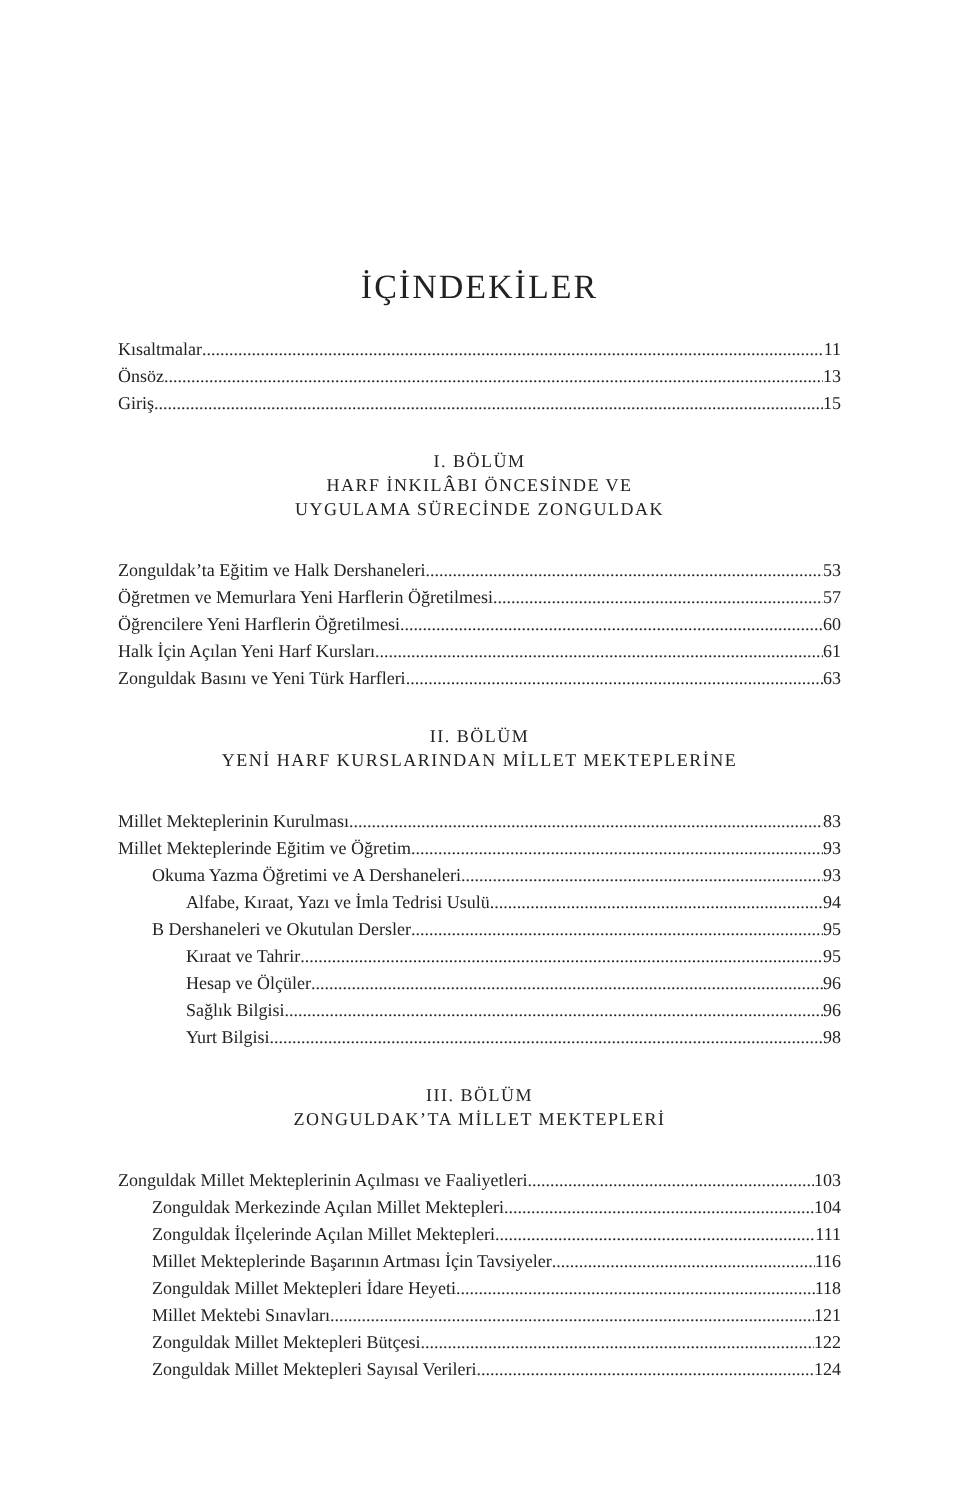İÇİNDEKİLER
Kısaltmalar 11
Önsöz 13
Giriş 15
I. BÖLÜM
HARF İNKILÂBI ÖNCESİNDE VE
UYGULAMA SÜRECİNDE ZONGULDAK
Zonguldak’ta Eğitim ve Halk Dershaneleri 53
Öğretmen ve Memurlara Yeni Harflerin Öğretilmesi 57
Öğrencilere Yeni Harflerin Öğretilmesi 60
Halk İçin Açılan Yeni Harf Kursları 61
Zonguldak Basını ve Yeni Türk Harfleri 63
II. BÖLÜM
YENİ HARF KURSLARINDAN MİLLET MEKTEPLERİNE
Millet Mekteplerinin Kurulması 83
Millet Mekteplerinde Eğitim ve Öğretim 93
Okuma Yazma Öğretimi ve A Dershaneleri 93
Alfabe, Kıraat, Yazı ve İmla Tedrisi Usulü 94
B Dershaneleri ve Okutulan Dersler 95
Kıraat ve Tahrir 95
Hesap ve Ölçüler 96
Sağlık Bilgisi 96
Yurt Bilgisi 98
III. BÖLÜM
ZONGULDAK’TA MİLLET MEKTEPLERİ
Zonguldak Millet Mekteplerinin Açılması ve Faaliyetleri 103
Zonguldak Merkezinde Açılan Millet Mektepleri 104
Zonguldak İlçelerinde Açılan Millet Mektepleri 111
Millet Mekteplerinde Başarının Artması İçin Tavsiyeler 116
Zonguldak Millet Mektepleri İdare Heyeti 118
Millet Mektebi Sınavları 121
Zonguldak Millet Mektepleri Bütçesi 122
Zonguldak Millet Mektepleri Sayısal Verileri 124